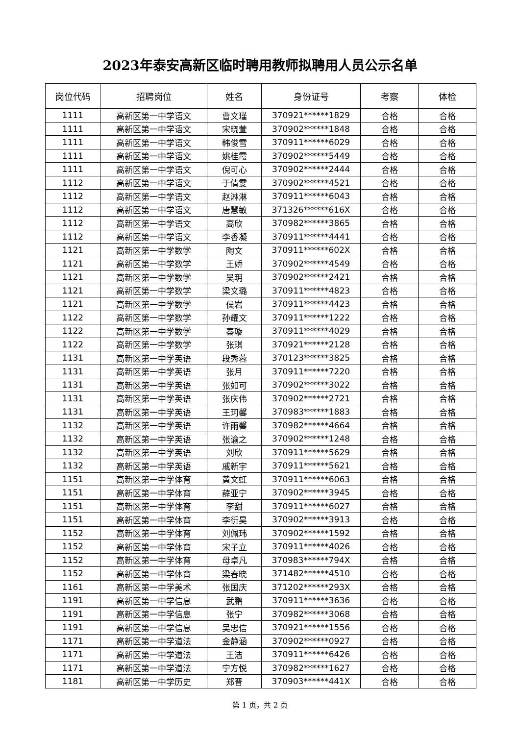2023年泰安高新区临时聘用教师拟聘用人员公示名单
| 岗位代码 | 招聘岗位 | 姓名 | 身份证号 | 考察 | 体检 |
| --- | --- | --- | --- | --- | --- |
| 1111 | 高新区第一中学语文 | 曹文瑾 | 370921******1829 | 合格 | 合格 |
| 1111 | 高新区第一中学语文 | 宋晓萱 | 370902******1848 | 合格 | 合格 |
| 1111 | 高新区第一中学语文 | 韩俊雪 | 370911******6029 | 合格 | 合格 |
| 1111 | 高新区第一中学语文 | 姚桂霞 | 370902******5449 | 合格 | 合格 |
| 1111 | 高新区第一中学语文 | 倪可心 | 370902******2444 | 合格 | 合格 |
| 1112 | 高新区第一中学语文 | 于倩雯 | 370902******4521 | 合格 | 合格 |
| 1112 | 高新区第一中学语文 | 赵淋淋 | 370911******6043 | 合格 | 合格 |
| 1112 | 高新区第一中学语文 | 唐慧敏 | 371326******616X | 合格 | 合格 |
| 1112 | 高新区第一中学语文 | 高欣 | 370982******3865 | 合格 | 合格 |
| 1112 | 高新区第一中学语文 | 李香凝 | 370911******4441 | 合格 | 合格 |
| 1121 | 高新区第一中学数学 | 陶文 | 370911******602X | 合格 | 合格 |
| 1121 | 高新区第一中学数学 | 王娇 | 370902******4549 | 合格 | 合格 |
| 1121 | 高新区第一中学数学 | 吴玥 | 370902******2421 | 合格 | 合格 |
| 1121 | 高新区第一中学数学 | 梁文璐 | 370911******4823 | 合格 | 合格 |
| 1121 | 高新区第一中学数学 | 侯岩 | 370911******4423 | 合格 | 合格 |
| 1122 | 高新区第一中学数学 | 孙耀文 | 370911******1222 | 合格 | 合格 |
| 1122 | 高新区第一中学数学 | 秦璇 | 370911******4029 | 合格 | 合格 |
| 1122 | 高新区第一中学数学 | 张琪 | 370921******2128 | 合格 | 合格 |
| 1131 | 高新区第一中学英语 | 段秀蓉 | 370123******3825 | 合格 | 合格 |
| 1131 | 高新区第一中学英语 | 张月 | 370911******7220 | 合格 | 合格 |
| 1131 | 高新区第一中学英语 | 张如可 | 370902******3022 | 合格 | 合格 |
| 1131 | 高新区第一中学英语 | 张庆伟 | 370902******2721 | 合格 | 合格 |
| 1131 | 高新区第一中学英语 | 王珂馨 | 370983******1883 | 合格 | 合格 |
| 1132 | 高新区第一中学英语 | 许雨馨 | 370982******4664 | 合格 | 合格 |
| 1132 | 高新区第一中学英语 | 张谕之 | 370902******1248 | 合格 | 合格 |
| 1132 | 高新区第一中学英语 | 刘欣 | 370911******5629 | 合格 | 合格 |
| 1132 | 高新区第一中学英语 | 戚新宇 | 370911******5621 | 合格 | 合格 |
| 1151 | 高新区第一中学体育 | 黄文虹 | 370911******6063 | 合格 | 合格 |
| 1151 | 高新区第一中学体育 | 薛亚宁 | 370902******3945 | 合格 | 合格 |
| 1151 | 高新区第一中学体育 | 李甜 | 370911******6027 | 合格 | 合格 |
| 1151 | 高新区第一中学体育 | 李衍昊 | 370902******3913 | 合格 | 合格 |
| 1152 | 高新区第一中学体育 | 刘佩玮 | 370902******1592 | 合格 | 合格 |
| 1152 | 高新区第一中学体育 | 宋子立 | 370911******4026 | 合格 | 合格 |
| 1152 | 高新区第一中学体育 | 母卓凡 | 370983******794X | 合格 | 合格 |
| 1152 | 高新区第一中学体育 | 梁春晓 | 371482******4510 | 合格 | 合格 |
| 1161 | 高新区第一中学美术 | 张国庆 | 371202******293X | 合格 | 合格 |
| 1191 | 高新区第一中学信息 | 武鹏 | 370911******3636 | 合格 | 合格 |
| 1191 | 高新区第一中学信息 | 张宁 | 370982******3068 | 合格 | 合格 |
| 1191 | 高新区第一中学信息 | 吴忠信 | 370921******1556 | 合格 | 合格 |
| 1171 | 高新区第一中学道法 | 金静涵 | 370902******0927 | 合格 | 合格 |
| 1171 | 高新区第一中学道法 | 王洁 | 370911******6426 | 合格 | 合格 |
| 1171 | 高新区第一中学道法 | 宁方悦 | 370982******1627 | 合格 | 合格 |
| 1181 | 高新区第一中学历史 | 郑晋 | 370903******441X | 合格 | 合格 |
第 1 页，共 2 页